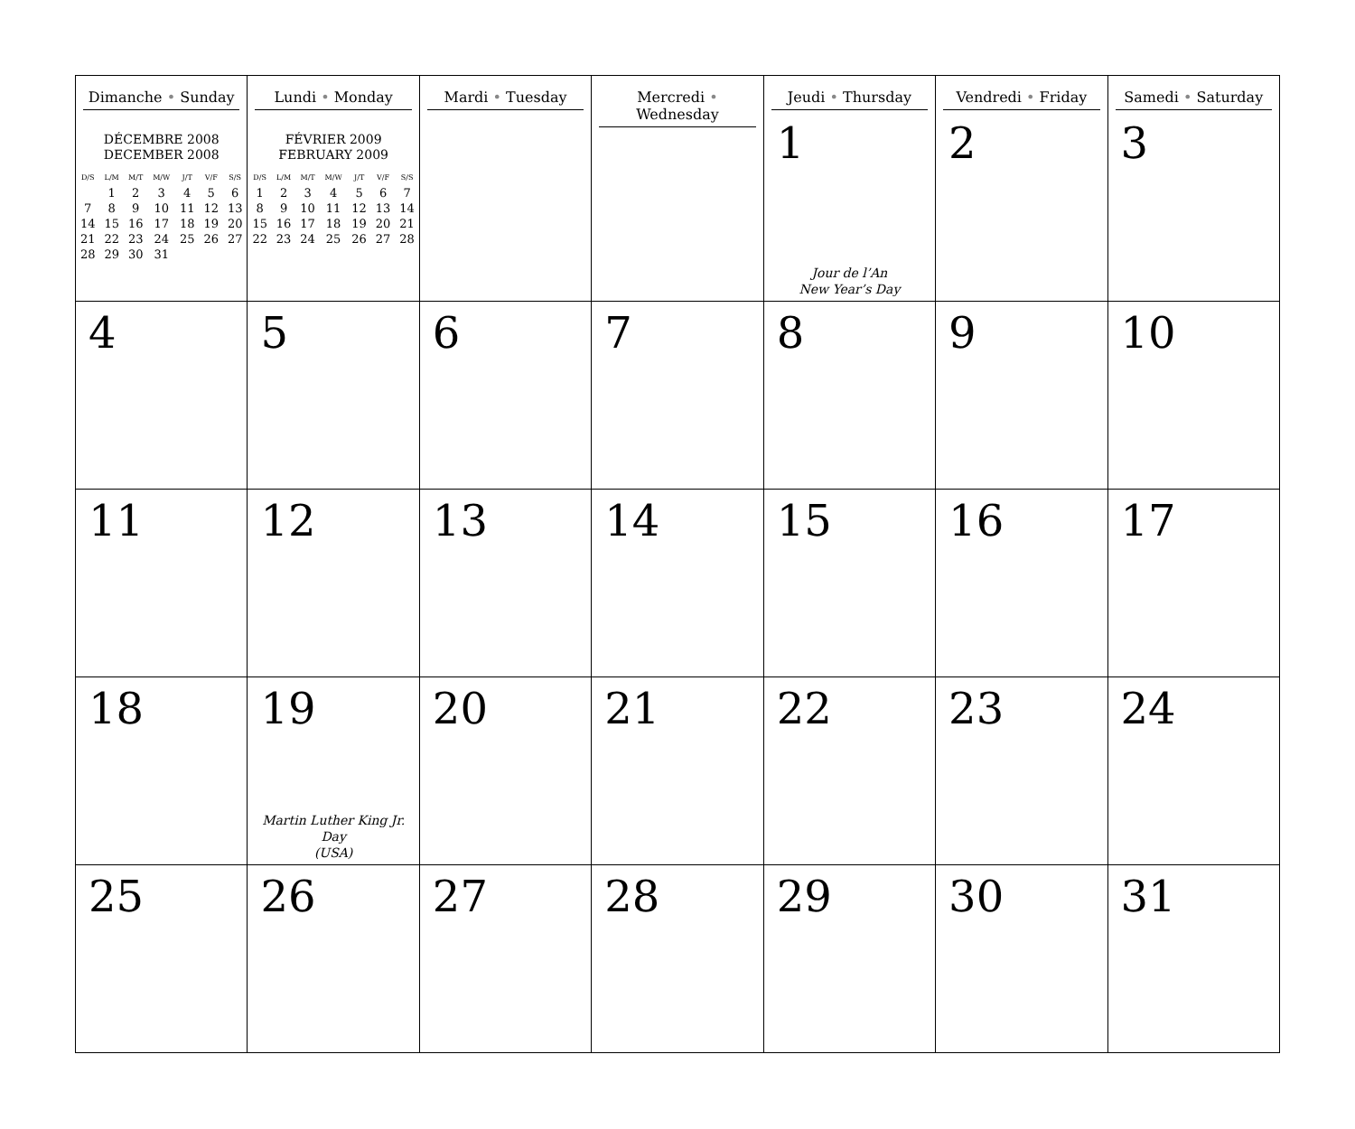| Dimanche • Sunday DÉCEMBRE 2008 DECEMBER 2008 / D/S / L/M / M/T / M/W / J/T / V/F / S/S / / / 1 / 2 / 3 / 4 / 5 / 6 / / 7 / 8 / 9 / 10 / 11 / 12 / 13 / / 14 / 15 / 16 / 17 / 18 / 19 / 20 / / 21 / 22 / 23 / 24 / 25 / 26 / 27 / / 28 / 29 / 30 / 31 / / / / | Lundi • Monday FÉVRIER 2009 FEBRUARY 2009 / D/S / L/M / M/T / M/W / J/T / V/F / S/S / / 1 / 2 / 3 / 4 / 5 / 6 / 7 / / 8 / 9 / 10 / 11 / 12 / 13 / 14 / / 15 / 16 / 17 / 18 / 19 / 20 / 21 / / 22 / 23 / 24 / 25 / 26 / 27 / 28 / | Mardi • Tuesday | Mercredi • Wednesday | Jeudi • Thursday 1 Jour de l’An New Year’s Day | Vendredi • Friday 2 | Samedi • Saturday 3 |
| 4 | 5 | 6 | 7 | 8 | 9 | 10 |
| 11 | 12 | 13 | 14 | 15 | 16 | 17 |
| 18 | 19 Martin Luther King Jr. Day (USA) | 20 | 21 | 22 | 23 | 24 |
| 25 | 26 | 27 | 28 | 29 | 30 | 31 |